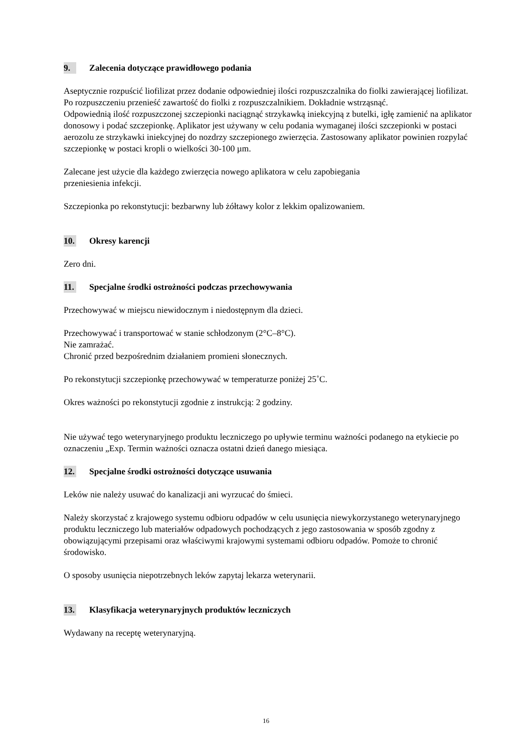9. Zalecenia dotyczące prawidłowego podania
Aseptycznie rozpuścić liofilizat przez dodanie odpowiedniej ilości rozpuszczalnika do fiolki zawierającej liofilizat. Po rozpuszczeniu przenieść zawartość do fiolki z rozpuszczalnikiem. Dokładnie wstrząsnąć.
Odpowiednią ilość rozpuszczonej szczepionki naciągnąć strzykawką iniekcyjną z butelki, igłę zamienić na aplikator donosowy i podać szczepionkę. Aplikator jest używany w celu podania wymaganej ilości szczepionki w postaci aerozolu ze strzykawki iniekcyjnej do nozdrzy szczepionego zwierzęcia. Zastosowany aplikator powinien rozpylać szczepionkę w postaci kropli o wielkości 30-100 µm.
Zalecane jest użycie dla każdego zwierzęcia nowego aplikatora w celu zapobiegania
przeniesienia infekcji.
Szczepionka po rekonstytucji: bezbarwny lub żółtawy kolor z lekkim opalizowaniem.
10. Okresy karencji
Zero dni.
11. Specjalne środki ostrożności podczas przechowywania
Przechowywać w miejscu niewidocznym i niedostępnym dla dzieci.
Przechowywać i transportować w stanie schłodzonym (2°C–8°C).
Nie zamrażać.
Chronić przed bezpośrednim działaniem promieni słonecznych.
Po rekonstytucji szczepionkę przechowywać w temperaturze poniżej 25˚C.
Okres ważności po rekonstytucji zgodnie z instrukcją: 2 godziny.
Nie używać tego weterynaryjnego produktu leczniczego po upływie terminu ważności podanego na etykiecie po oznaczeniu „Exp. Termin ważności oznacza ostatni dzień danego miesiąca.
12. Specjalne środki ostrożności dotyczące usuwania
Leków nie należy usuwać do kanalizacji ani wyrzucać do śmieci.
Należy skorzystać z krajowego systemu odbioru odpadów w celu usunięcia niewykorzystanego weterynaryjnego produktu leczniczego lub materiałów odpadowych pochodzących z jego zastosowania w sposób zgodny z obowiązującymi przepisami oraz właściwymi krajowymi systemami odbioru odpadów. Pomoże to chronić środowisko.
O sposoby usunięcia niepotrzebnych leków zapytaj lekarza weterynarii.
13. Klasyfikacja weterynaryjnych produktów leczniczych
Wydawany na receptę weterynaryjną.
16